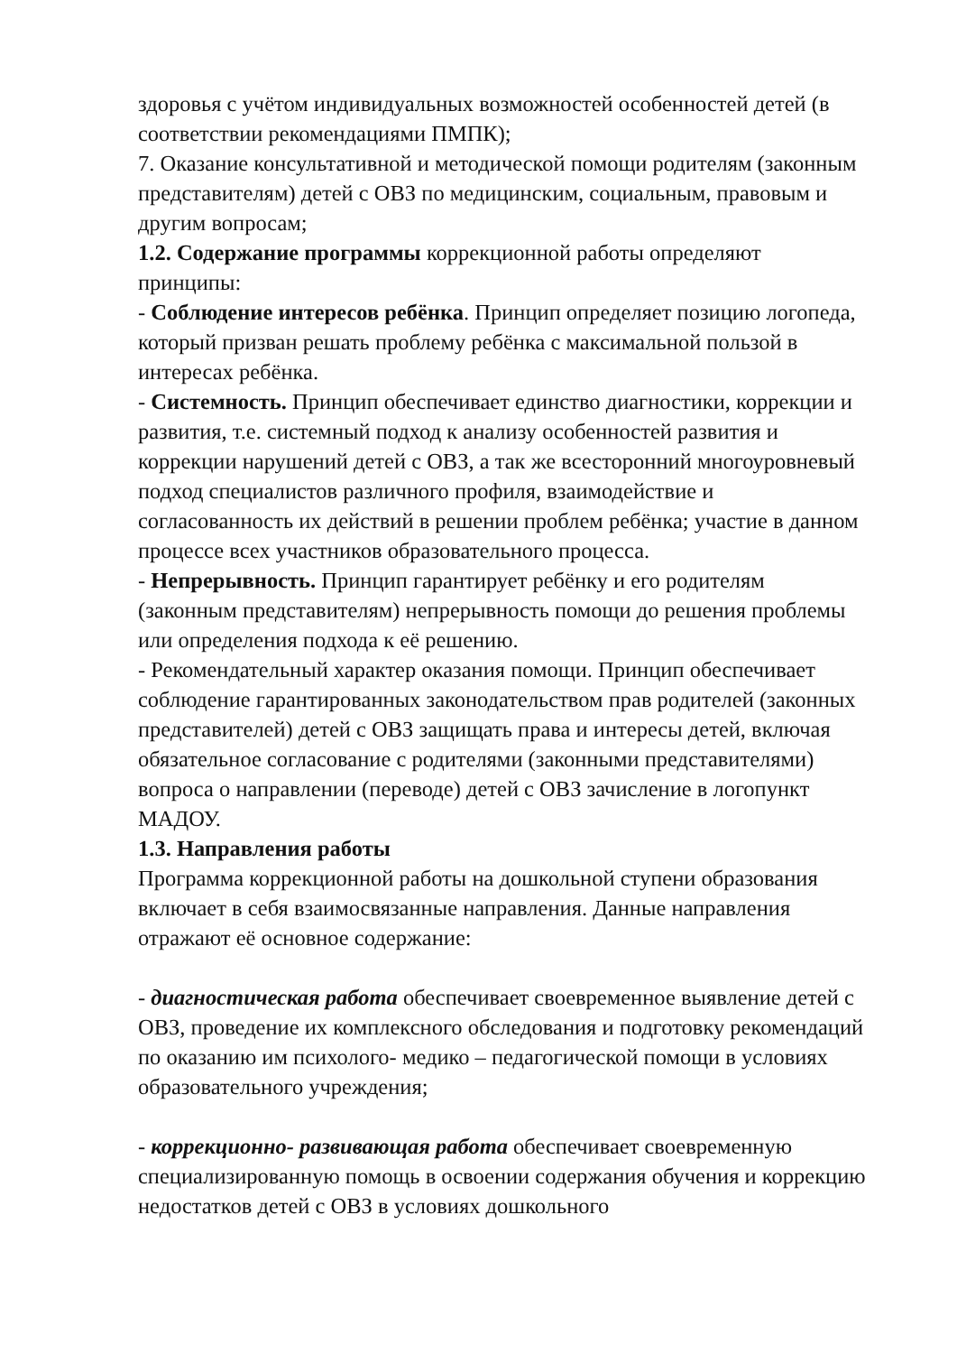здоровья с учётом индивидуальных возможностей особенностей детей (в соответствии рекомендациями ПМПК);
7. Оказание консультативной и методической помощи родителям (законным представителям) детей с ОВЗ по медицинским, социальным, правовым и другим вопросам;
1.2. Содержание программы коррекционной работы определяют принципы:
- Соблюдение интересов ребёнка. Принцип определяет позицию логопеда, который призван решать проблему ребёнка с максимальной пользой в интересах ребёнка.
- Системность. Принцип обеспечивает единство диагностики, коррекции и развития, т.е. системный подход к анализу особенностей развития и коррекции нарушений детей с ОВЗ, а так же всесторонний многоуровневый подход специалистов различного профиля, взаимодействие и согласованность их действий в решении проблем ребёнка; участие в данном процессе всех участников образовательного процесса.
- Непрерывность. Принцип гарантирует ребёнку и его родителям (законным представителям) непрерывность помощи до решения проблемы или определения подхода к её решению.
- Рекомендательный характер оказания помощи. Принцип обеспечивает соблюдение гарантированных законодательством прав родителей (законных представителей) детей с ОВЗ защищать права и интересы детей, включая обязательное согласование с родителями (законными представителями) вопроса о направлении (переводе) детей с ОВЗ зачисление в логопункт МАДОУ.
1.3. Направления работы
Программа коррекционной работы на дошкольной ступени образования включает в себя взаимосвязанные направления. Данные направления отражают её основное содержание:
- диагностическая работа обеспечивает своевременное выявление детей с ОВЗ, проведение их комплексного обследования и подготовку рекомендаций по оказанию им психолого- медико – педагогической помощи в условиях образовательного учреждения;
- коррекционно- развивающая работа обеспечивает своевременную специализированную помощь в освоении содержания обучения и коррекцию недостатков детей с ОВЗ в условиях дошкольного